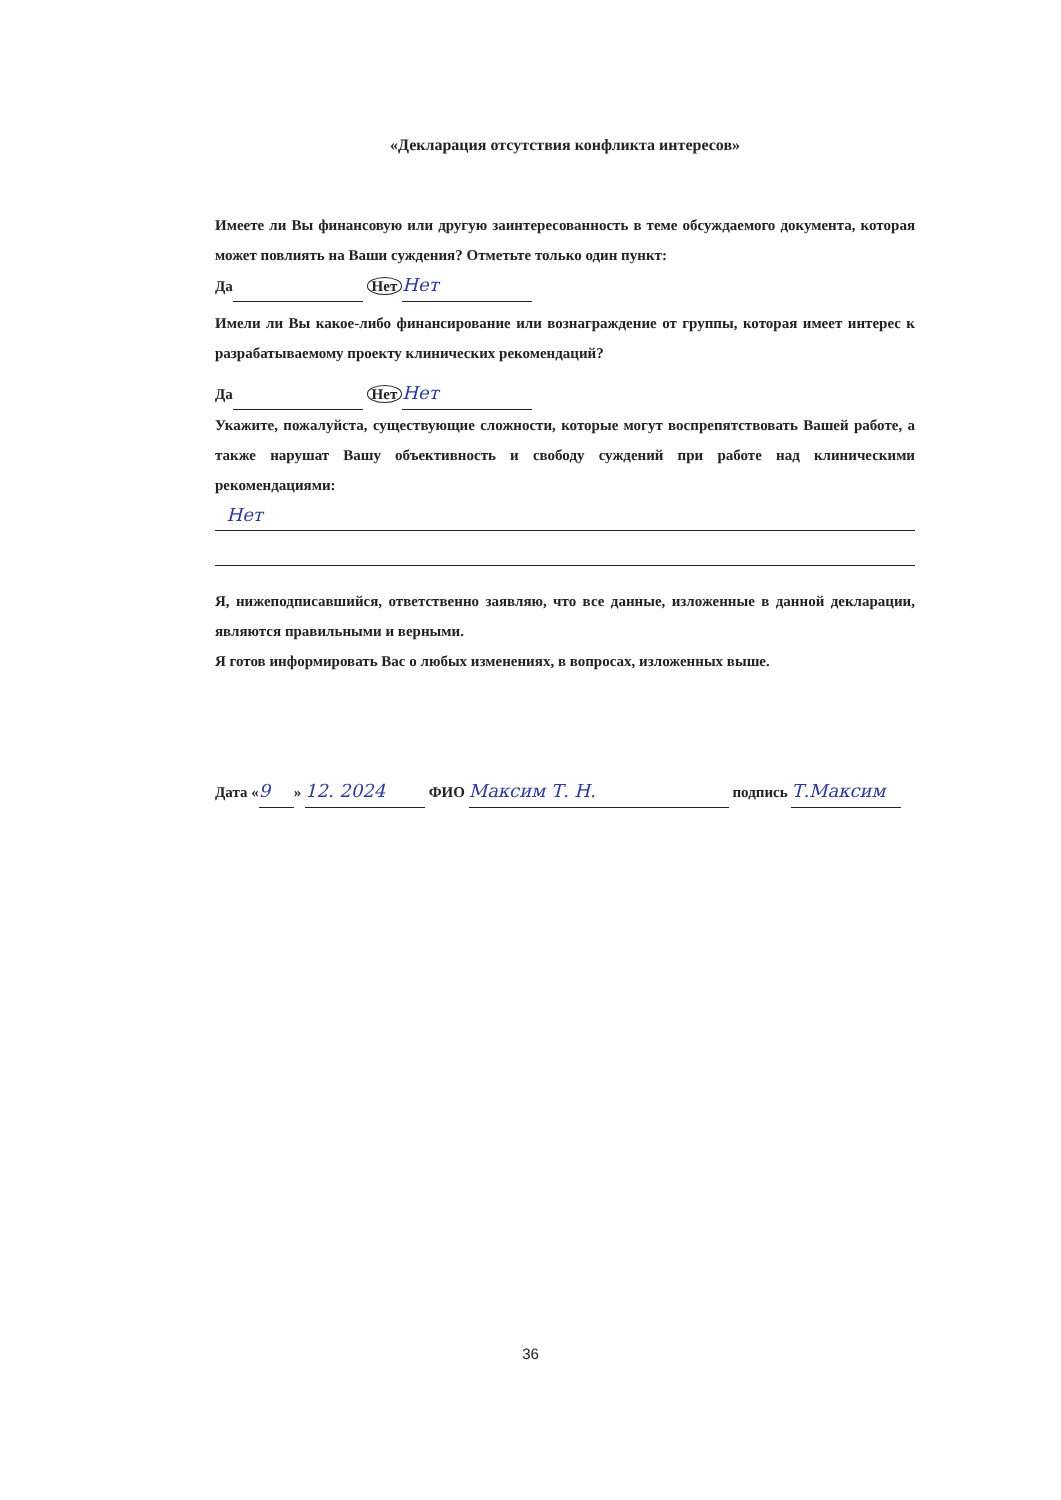«Декларация отсутствия конфликта интересов»
Имеете ли Вы финансовую или другую заинтересованность в теме обсуждаемого документа, которая может повлиять на Ваши суждения? Отметьте только один пункт:
Да Нет Нет
Имели ли Вы какое-либо финансирование или вознаграждение от группы, которая имеет интерес к разрабатываемому проекту клинических рекомендаций?
Да Нет Нет
Укажите, пожалуйста, существующие сложности, которые могут воспрепятствовать Вашей работе, а также нарушат Вашу объективность и свободу суждений при работе над клиническими рекомендациями:
Нет
Я, нижеподписавшийся, ответственно заявляю, что все данные, изложенные в данной декларации, являются правильными и верными.
Я готов информировать Вас о любых изменениях, в вопросах, изложенных выше.
Дата « 9 » 12. 2024 ФИО Максим Т. Н. подпись Т.Максим
36